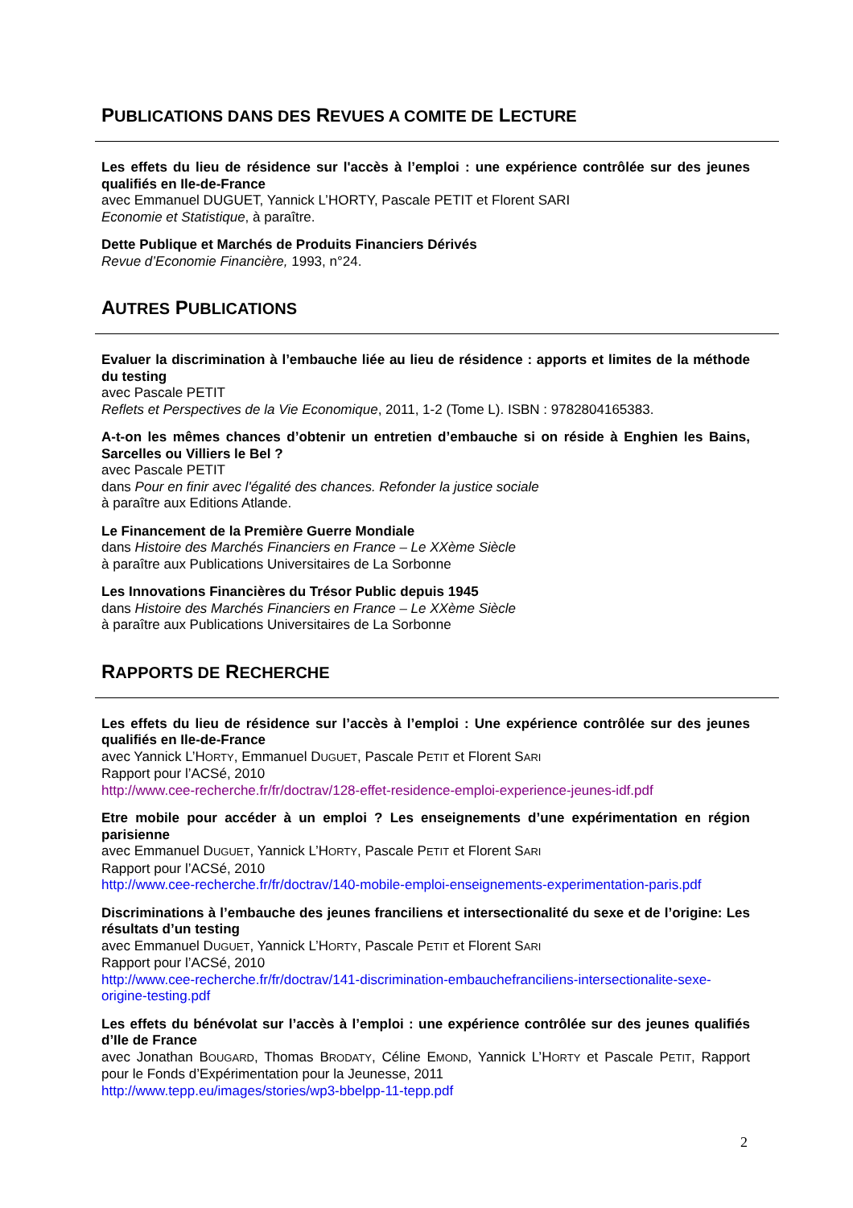PUBLICATIONS DANS DES REVUES A COMITE DE LECTURE
Les effets du lieu de résidence sur l'accès à l’emploi : une expérience contrôlée sur des jeunes qualifiés en Ile-de-France
avec Emmanuel DUGUET, Yannick L’HORTY, Pascale PETIT et Florent SARI
Economie et Statistique, à paraître.
Dette Publique et Marchés de Produits Financiers Dérivés
Revue d’Economie Financière, 1993, n°24.
AUTRES PUBLICATIONS
Evaluer la discrimination à l’embauche liée au lieu de résidence : apports et limites de la méthode du testing
avec Pascale PETIT
Reflets et Perspectives de la Vie Economique, 2011, 1-2 (Tome L). ISBN : 9782804165383.
A-t-on les mêmes chances d’obtenir un entretien d’embauche si on réside à Enghien les Bains, Sarcelles ou Villiers le Bel ?
avec Pascale PETIT
dans Pour en finir avec l'égalité des chances. Refonder la justice sociale
à paraître aux Editions Atlande.
Le Financement de la Première Guerre Mondiale
dans Histoire des Marchés Financiers en France – Le XXème Siècle
à paraître aux Publications Universitaires de La Sorbonne
Les Innovations Financières du Trésor Public depuis 1945
dans Histoire des Marchés Financiers en France – Le XXème Siècle
à paraître aux Publications Universitaires de La Sorbonne
RAPPORTS DE RECHERCHE
Les effets du lieu de résidence sur l’accès à l’emploi : Une expérience contrôlée sur des jeunes qualifiés en Ile-de-France
avec Yannick L’HORTY, Emmanuel DUGUET, Pascale PETIT et Florent SARI
Rapport pour l’ACSé, 2010
http://www.cee-recherche.fr/fr/doctrav/128-effet-residence-emploi-experience-jeunes-idf.pdf
Etre mobile pour accéder à un emploi ? Les enseignements d’une expérimentation en région parisienne
avec Emmanuel DUGUET, Yannick L’HORTY, Pascale PETIT et Florent SARI
Rapport pour l’ACSé, 2010
http://www.cee-recherche.fr/fr/doctrav/140-mobile-emploi-enseignements-experimentation-paris.pdf
Discriminations à l’embauche des jeunes franciliens et intersectionalité du sexe et de l’origine: Les résultats d’un testing
avec Emmanuel DUGUET, Yannick L’HORTY, Pascale PETIT et Florent SARI
Rapport pour l’ACSé, 2010
http://www.cee-recherche.fr/fr/doctrav/141-discrimination-embauchefranciliens-intersectionalite-sexe-origine-testing.pdf
Les effets du bénévolat sur l’accès à l’emploi : une expérience contrôlée sur des jeunes qualifiés d’Ile de France
avec Jonathan BOUGARD, Thomas BRODATY, Céline EMOND, Yannick L’HORTY et Pascale PETIT, Rapport pour le Fonds d’Expérimentation pour la Jeunesse, 2011
http://www.tepp.eu/images/stories/wp3-bbelpp-11-tepp.pdf
2